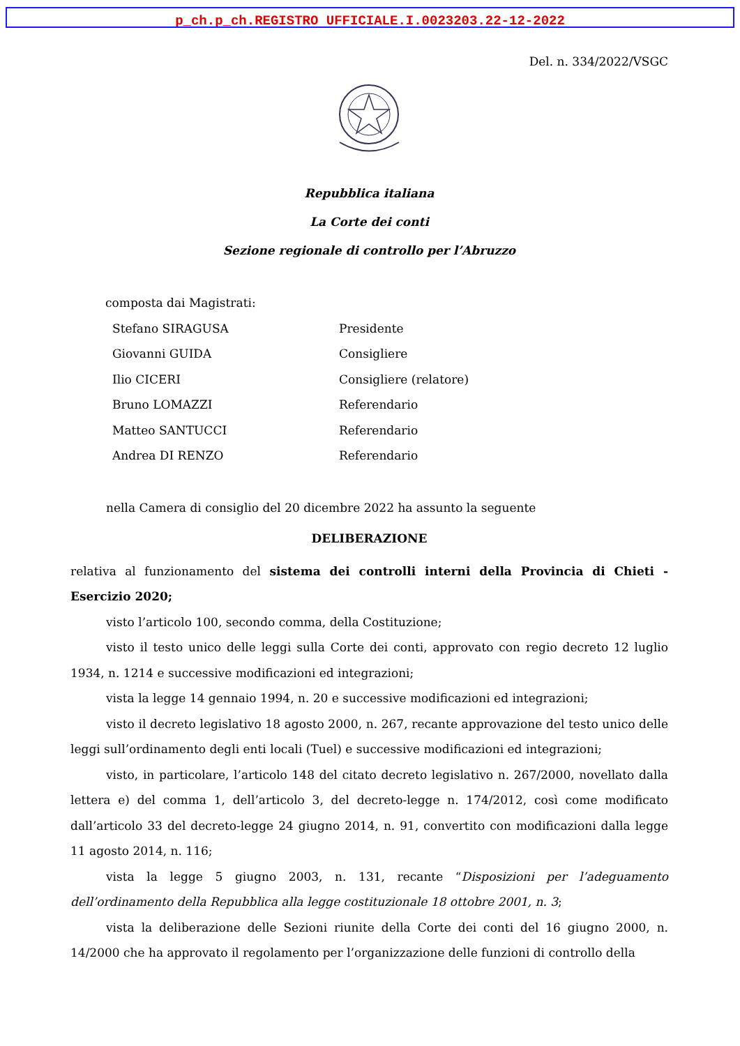p_ch.p_ch.REGISTRO UFFICIALE.I.0023203.22-12-2022
Del. n. 334/2022/VSGC
Repubblica italiana
La Corte dei conti
Sezione regionale di controllo per l’Abruzzo
composta dai Magistrati:
Stefano SIRAGUSA Presidente
Giovanni GUIDA Consigliere
Ilio CICERI Consigliere (relatore)
Bruno LOMAZZI Referendario
Matteo SANTUCCI Referendario
Andrea DI RENZO Referendario
nella Camera di consiglio del 20 dicembre 2022 ha assunto la seguente
DELIBERAZIONE
relativa al funzionamento del sistema dei controlli interni della Provincia di Chieti - Esercizio 2020;
visto l’articolo 100, secondo comma, della Costituzione;
visto il testo unico delle leggi sulla Corte dei conti, approvato con regio decreto 12 luglio 1934, n. 1214 e successive modificazioni ed integrazioni;
vista la legge 14 gennaio 1994, n. 20 e successive modificazioni ed integrazioni;
visto il decreto legislativo 18 agosto 2000, n. 267, recante approvazione del testo unico delle leggi sull’ordinamento degli enti locali (Tuel) e successive modificazioni ed integrazioni;
visto, in particolare, l’articolo 148 del citato decreto legislativo n. 267/2000, novellato dalla lettera e) del comma 1, dell’articolo 3, del decreto-legge n. 174/2012, così come modificato dall’articolo 33 del decreto-legge 24 giugno 2014, n. 91, convertito con modificazioni dalla legge 11 agosto 2014, n. 116;
vista la legge 5 giugno 2003, n. 131, recante “Disposizioni per l’adeguamento dell’ordinamento della Repubblica alla legge costituzionale 18 ottobre 2001, n. 3;
vista la deliberazione delle Sezioni riunite della Corte dei conti del 16 giugno 2000, n. 14/2000 che ha approvato il regolamento per l’organizzazione delle funzioni di controllo della